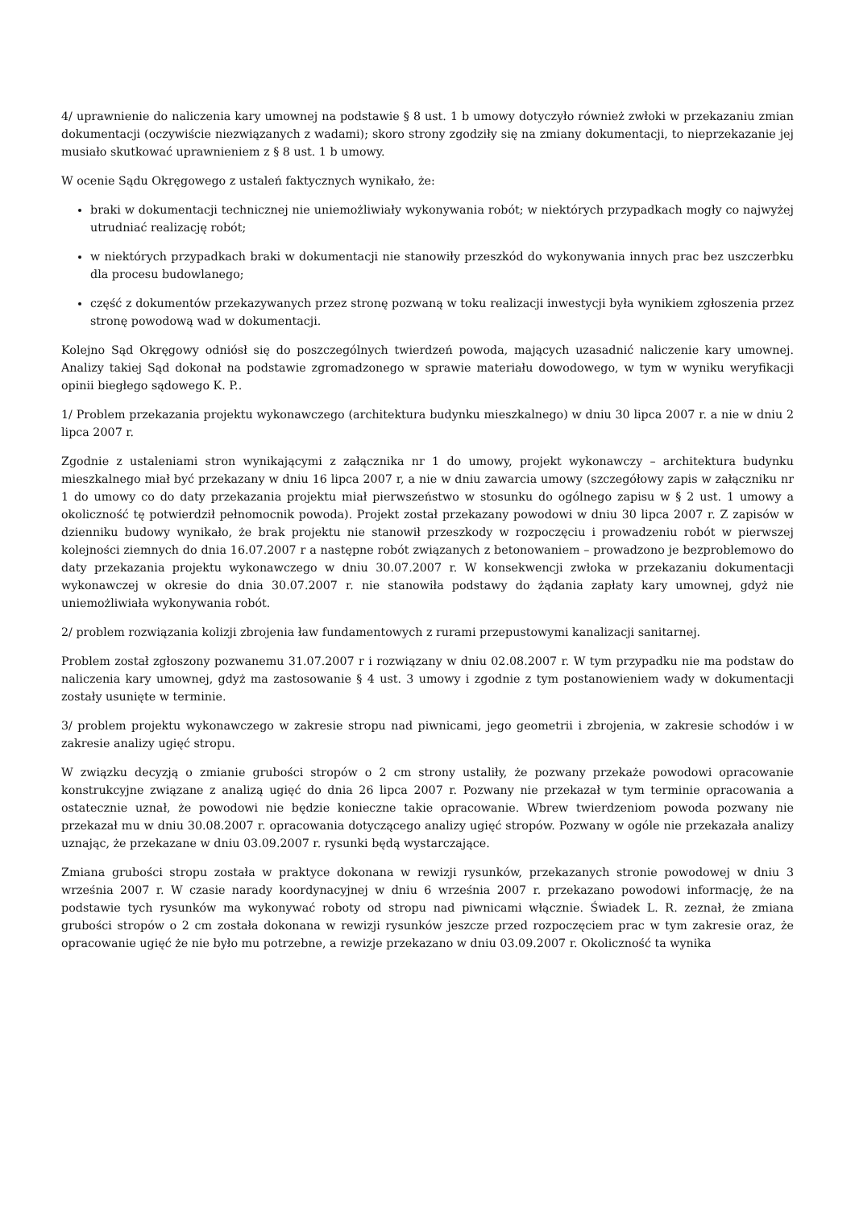4/ uprawnienie do naliczenia kary umownej na podstawie § 8 ust. 1 b umowy dotyczyło również zwłoki w przekazaniu zmian dokumentacji (oczywiście niezwiązanych z wadami); skoro strony zgodziły się na zmiany dokumentacji, to nieprzekazanie jej musiało skutkować uprawnieniem z § 8 ust. 1 b umowy.
W ocenie Sądu Okręgowego z ustaleń faktycznych wynikało, że:
braki w dokumentacji technicznej nie uniemożliwiały wykonywania robót; w niektórych przypadkach mogły co najwyżej utrudniać realizację robót;
w niektórych przypadkach braki w dokumentacji nie stanowiły przeszkód do wykonywania innych prac bez uszczerbku dla procesu budowlanego;
część z dokumentów przekazywanych przez stronę pozwaną w toku realizacji inwestycji była wynikiem zgłoszenia przez stronę powodową wad w dokumentacji.
Kolejno Sąd Okręgowy odniósł się do poszczególnych twierdzeń powoda, mających uzasadnić naliczenie kary umownej. Analizy takiej Sąd dokonał na podstawie zgromadzonego w sprawie materiału dowodowego, w tym w wyniku weryfikacji opinii biegłego sądowego K. P..
1/ Problem przekazania projektu wykonawczego (architektura budynku mieszkalnego) w dniu 30 lipca 2007 r. a nie w dniu 2 lipca 2007 r.
Zgodnie z ustaleniami stron wynikającymi z załącznika nr 1 do umowy, projekt wykonawczy – architektura budynku mieszkalnego miał być przekazany w dniu 16 lipca 2007 r, a nie w dniu zawarcia umowy (szczegółowy zapis w załączniku nr 1 do umowy co do daty przekazania projektu miał pierwszeństwo w stosunku do ogólnego zapisu w § 2 ust. 1 umowy a okoliczność tę potwierdził pełnomocnik powoda). Projekt został przekazany powodowi w dniu 30 lipca 2007 r. Z zapisów w dzienniku budowy wynikało, że brak projektu nie stanowił przeszkody w rozpoczęciu i prowadzeniu robót w pierwszej kolejności ziemnych do dnia 16.07.2007 r a następne robót związanych z betonowaniem – prowadzono je bezproblemowo do daty przekazania projektu wykonawczego w dniu 30.07.2007 r. W konsekwencji zwłoka w przekazaniu dokumentacji wykonawczej w okresie do dnia 30.07.2007 r. nie stanowiła podstawy do żądania zapłaty kary umownej, gdyż nie uniemożliwiała wykonywania robót.
2/ problem rozwiązania kolizji zbrojenia ław fundamentowych z rurami przepustowymi kanalizacji sanitarnej.
Problem został zgłoszony pozwanemu 31.07.2007 r i rozwiązany w dniu 02.08.2007 r. W tym przypadku nie ma podstaw do naliczenia kary umownej, gdyż ma zastosowanie § 4 ust. 3 umowy i zgodnie z tym postanowieniem wady w dokumentacji zostały usunięte w terminie.
3/ problem projektu wykonawczego w zakresie stropu nad piwnicami, jego geometrii i zbrojenia, w zakresie schodów i w zakresie analizy ugięć stropu.
W związku decyzją o zmianie grubości stropów o 2 cm strony ustaliły, że pozwany przekaże powodowi opracowanie konstrukcyjne związane z analizą ugięć do dnia 26 lipca 2007 r. Pozwany nie przekazał w tym terminie opracowania a ostatecznie uznał, że powodowi nie będzie konieczne takie opracowanie. Wbrew twierdzeniom powoda pozwany nie przekazał mu w dniu 30.08.2007 r. opracowania dotyczącego analizy ugięć stropów. Pozwany w ogóle nie przekazała analizy uznając, że przekazane w dniu 03.09.2007 r. rysunki będą wystarczające.
Zmiana grubości stropu została w praktyce dokonana w rewizji rysunków, przekazanych stronie powodowej w dniu 3 września 2007 r. W czasie narady koordynacyjnej w dniu 6 września 2007 r. przekazano powodowi informację, że na podstawie tych rysunków ma wykonywać roboty od stropu nad piwnicami włącznie. Świadek L. R. zeznał, że zmiana grubości stropów o 2 cm została dokonana w rewizji rysunków jeszcze przed rozpoczęciem prac w tym zakresie oraz, że opracowanie ugięć że nie było mu potrzebne, a rewizje przekazano w dniu 03.09.2007 r. Okoliczność ta wynika